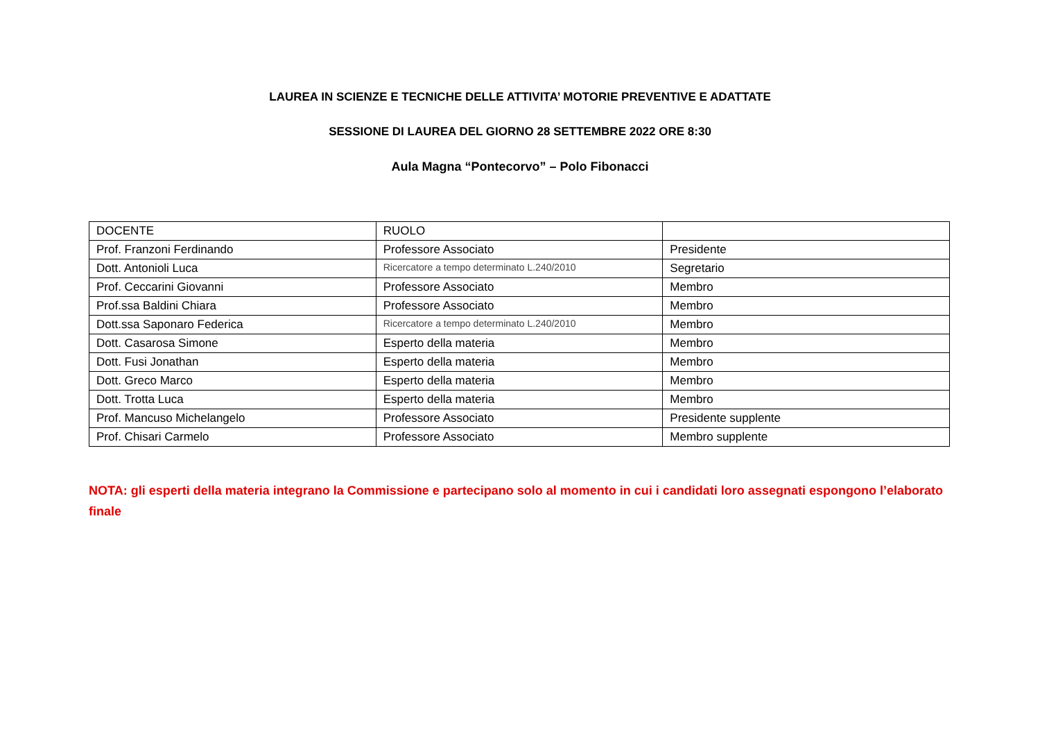LAUREA IN SCIENZE E TECNICHE DELLE ATTIVITA’ MOTORIE PREVENTIVE E ADATTATE
SESSIONE DI LAUREA DEL GIORNO 28 SETTEMBRE 2022 ORE 8:30
Aula Magna “Pontecorvo” – Polo Fibonacci
| DOCENTE | RUOLO | |
| Prof. Franzoni Ferdinando | Professore Associato | Presidente |
| Dott. Antonioli Luca | Ricercatore a tempo determinato L.240/2010 | Segretario |
| Prof. Ceccarini Giovanni | Professore Associato | Membro |
| Prof.ssa Baldini Chiara | Professore Associato | Membro |
| Dott.ssa Saponaro Federica | Ricercatore a tempo determinato L.240/2010 | Membro |
| Dott. Casarosa Simone | Esperto della materia | Membro |
| Dott. Fusi Jonathan | Esperto della materia | Membro |
| Dott. Greco Marco | Esperto della materia | Membro |
| Dott. Trotta Luca | Esperto della materia | Membro |
| Prof. Mancuso Michelangelo | Professore Associato | Presidente supplente |
| Prof. Chisari Carmelo | Professore Associato | Membro supplente |
NOTA: gli esperti della materia integrano la Commissione e partecipano solo al momento in cui i candidati loro assegnati espongono l’elaborato finale